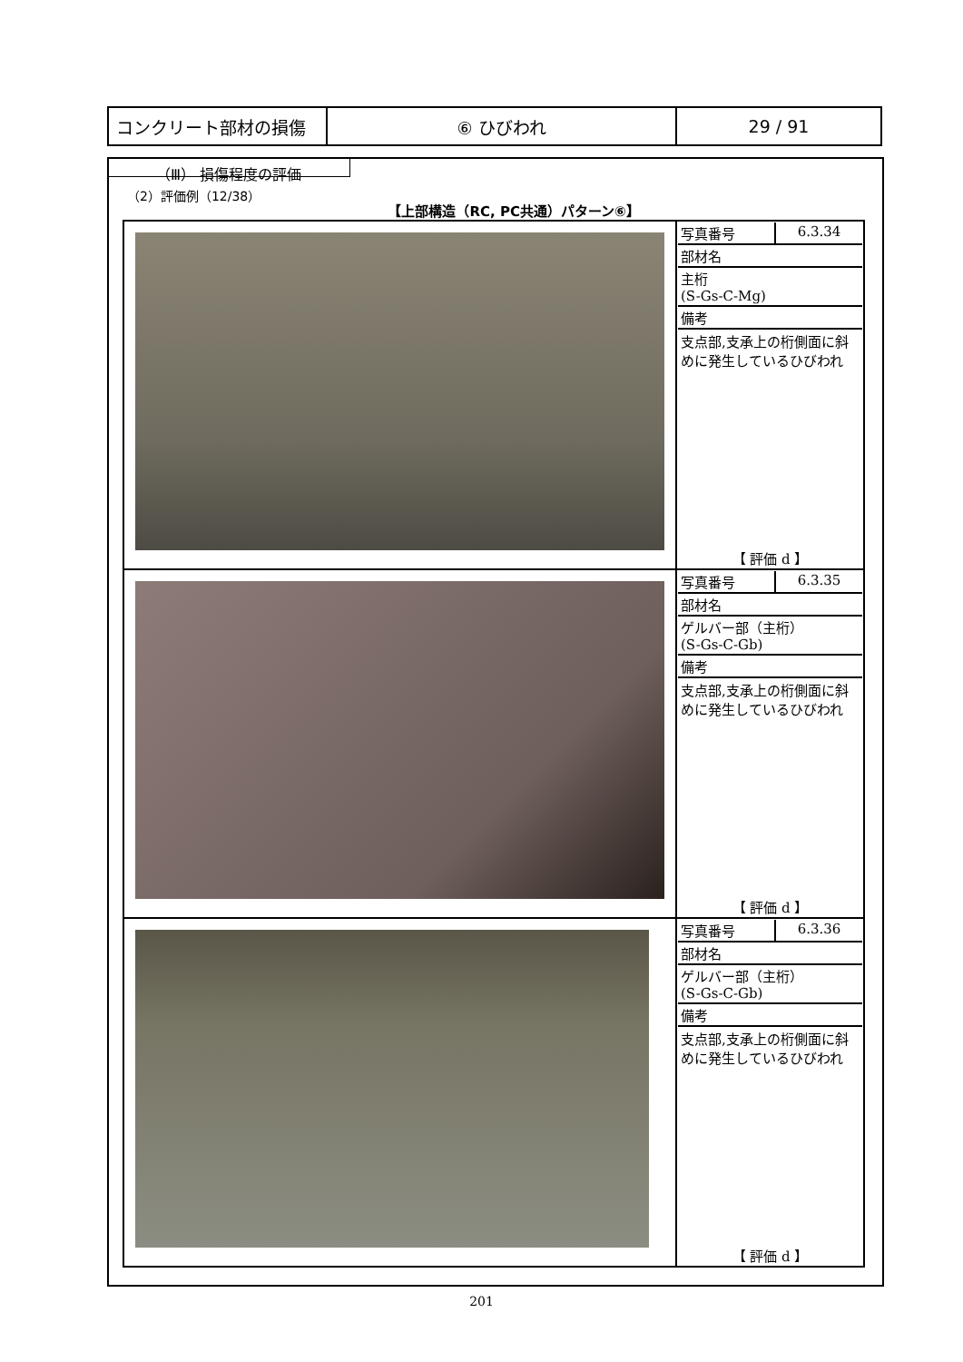| コンクリート部材の損傷 | ⑥ ひびわれ | 29 / 91 |
（Ⅲ） 損傷程度の評価
（2）評価例（12/38）
【上部構造（RC, PC共通）パターン⑥】
| | / 写真番号 / 6.3.34 / / 部材名 / / / 主桁 (S-Gs-C-Mg) / / / 備考 / / 支点部,支承上の桁側面に斜めに発生しているひびわれ 【 評価 d 】 |
| | / 写真番号 / 6.3.35 / / 部材名 / / / ゲルバー部（主桁） (S-Gs-C-Gb) / / / 備考 / / 支点部,支承上の桁側面に斜めに発生しているひびわれ 【 評価 d 】 |
| | / 写真番号 / 6.3.36 / / 部材名 / / / ゲルバー部（主桁） (S-Gs-C-Gb) / / / 備考 / / 支点部,支承上の桁側面に斜めに発生しているひびわれ 【 評価 d 】 |
201